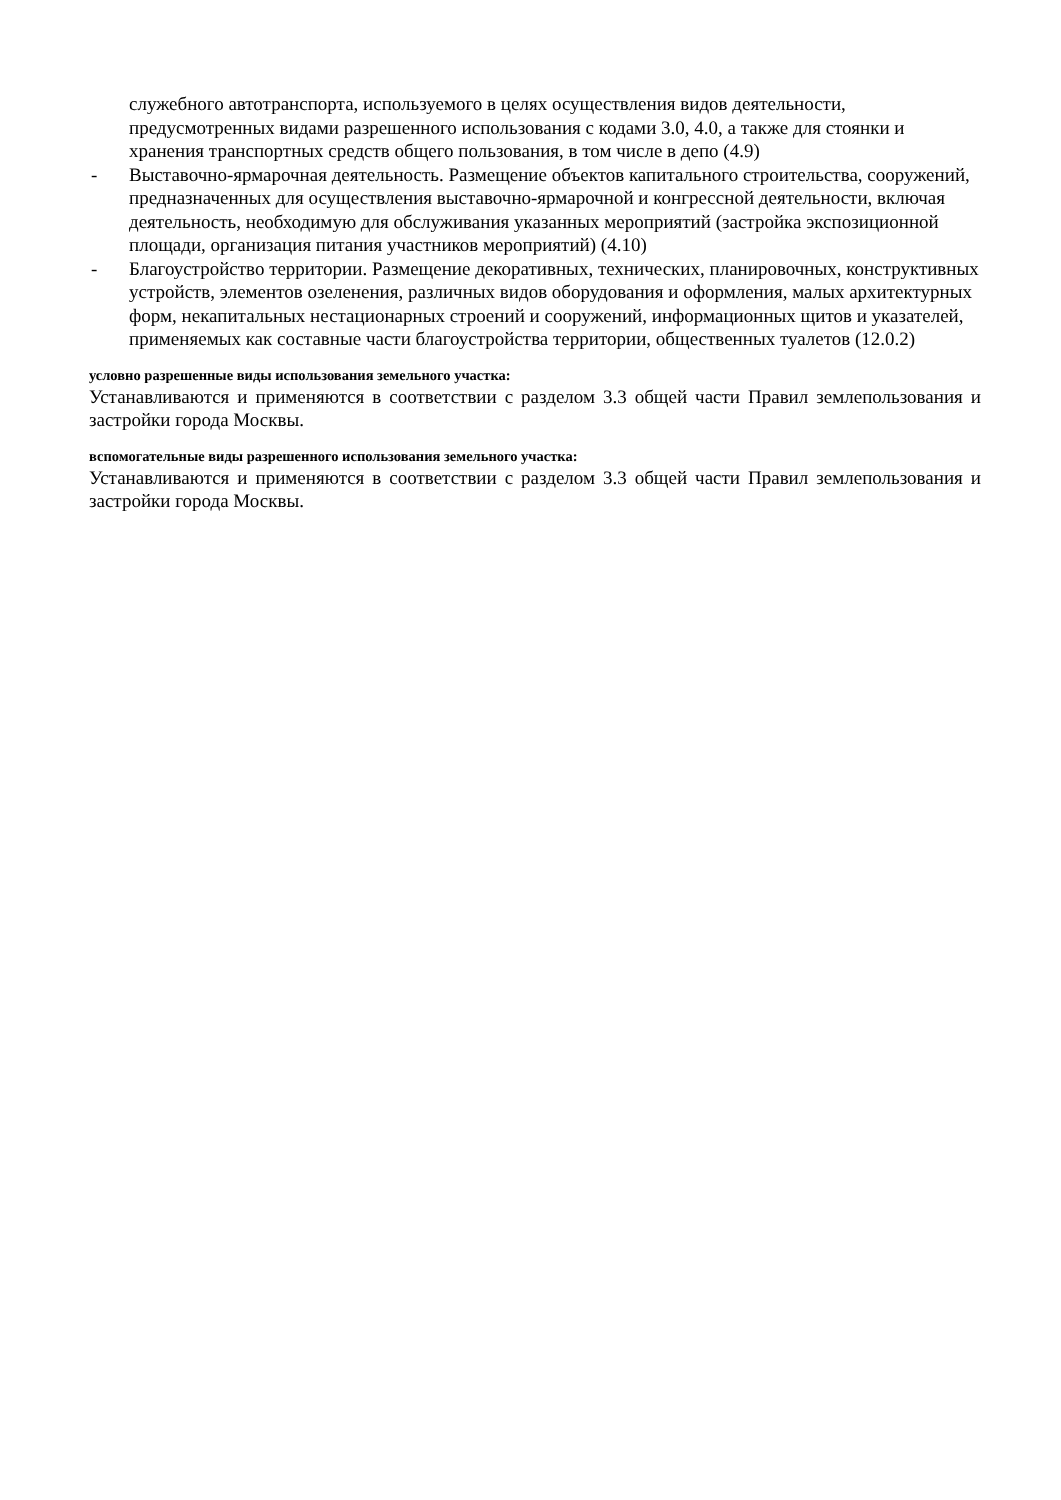служебного автотранспорта, используемого в целях осуществления видов деятельности, предусмотренных видами разрешенного использования с кодами 3.0, 4.0, а также для стоянки и хранения транспортных средств общего пользования, в том числе в депо (4.9)
- Выставочно-ярмарочная деятельность. Размещение объектов капитального строительства, сооружений, предназначенных для осуществления выставочно-ярмарочной и конгрессной деятельности, включая деятельность, необходимую для обслуживания указанных мероприятий (застройка экспозиционной площади, организация питания участников мероприятий) (4.10)
- Благоустройство территории. Размещение декоративных, технических, планировочных, конструктивных устройств, элементов озеленения, различных видов оборудования и оформления, малых архитектурных форм, некапитальных нестационарных строений и сооружений, информационных щитов и указателей, применяемых как составные части благоустройства территории, общественных туалетов (12.0.2)
условно разрешенные виды использования земельного участка:
Устанавливаются и применяются в соответствии с разделом 3.3 общей части Правил землепользования и застройки города Москвы.
вспомогательные виды разрешенного использования земельного участка:
Устанавливаются и применяются в соответствии с разделом 3.3 общей части Правил землепользования и застройки города Москвы.